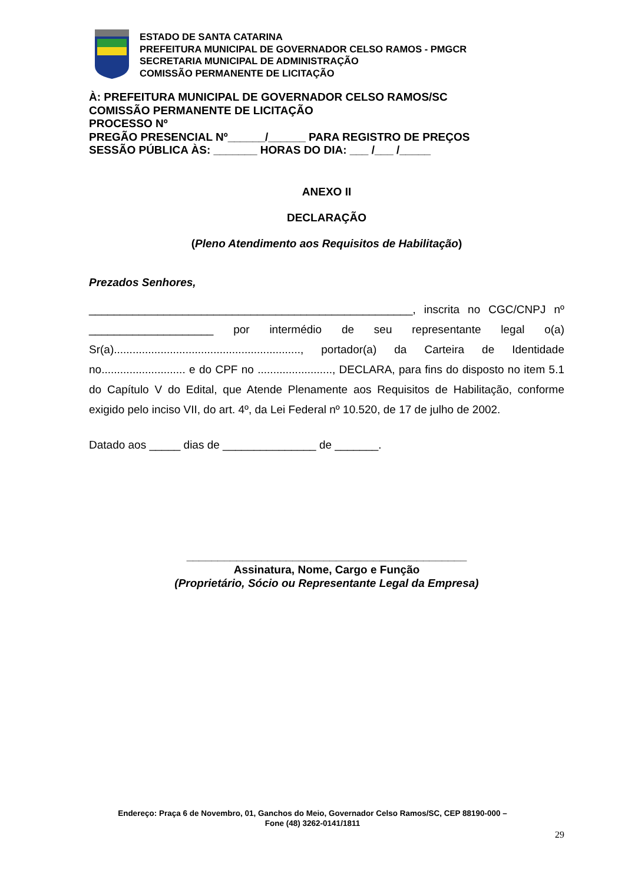ESTADO DE SANTA CATARINA
PREFEITURA MUNICIPAL DE GOVERNADOR CELSO RAMOS - PMGCR
SECRETARIA MUNICIPAL DE ADMINISTRAÇÃO
COMISSÃO PERMANENTE DE LICITAÇÃO
À: PREFEITURA MUNICIPAL DE GOVERNADOR CELSO RAMOS/SC
COMISSÃO PERMANENTE DE LICITAÇÃO
PROCESSO Nº
PREGÃO PRESENCIAL Nº______/______ PARA REGISTRO DE PREÇOS
SESSÃO PÚBLICA ÀS: _______ HORAS DO DIA: ___ /___ /_____
ANEXO II
DECLARAÇÃO
(Pleno Atendimento aos Requisitos de Habilitação)
Prezados Senhores,
____________________________________________________, inscrita no CGC/CNPJ nº ____________________ por intermédio de seu representante legal o(a) Sr(a)............................................................, portador(a) da Carteira de Identidade no........................... e do CPF no ........................, DECLARA, para fins do disposto no item 5.1 do Capítulo V do Edital, que Atende Plenamente aos Requisitos de Habilitação, conforme exigido pelo inciso VII, do art. 4º, da Lei Federal nº 10.520, de 17 de julho de 2002.
Datado aos _____ dias de _______________ de _______.
_____________________________________________
Assinatura, Nome, Cargo e Função
(Proprietário, Sócio ou Representante Legal da Empresa)
Endereço: Praça 6 de Novembro, 01, Ganchos do Meio, Governador Celso Ramos/SC, CEP 88190-000 –
Fone (48) 3262-0141/1811
29